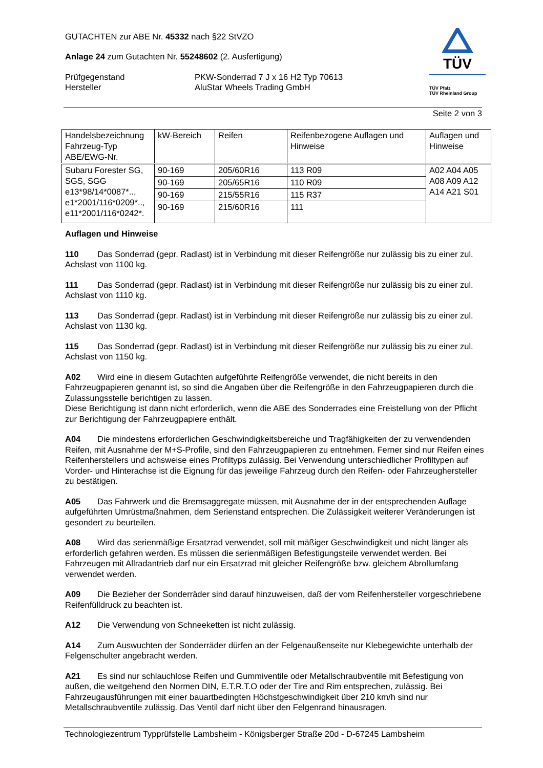GUTACHTEN zur ABE Nr. 45332 nach §22 StVZO
Anlage 24 zum Gutachten Nr. 55248602 (2. Ausfertigung)
Prüfgegenstand
Hersteller
PKW-Sonderrad 7 J x 16 H2 Typ 70613
AluStar Wheels Trading GmbH
TÜV
TÜV Pfalz
TÜV Rheinland Group
Seite 2 von 3
| Handelsbezeichnung Fahrzeug-Typ ABE/EWG-Nr. | kW-Bereich | Reifen | Reifenbezogene Auflagen und Hinweise | Auflagen und Hinweise |
| --- | --- | --- | --- | --- |
| Subaru Forester SG, SGS, SGG e13*98/14*0087*.., e1*2001/116*0209*.., e11*2001/116*0242*. | 90-169 | 205/60R16 | 113 R09 | A02 A04 A05 A08 A09 A12 A14 A21 S01 |
| | 90-169 | 205/65R16 | 110 R09 | |
| | 90-169 | 215/55R16 | 115 R37 | |
| | 90-169 | 215/60R16 | 111 | |
Auflagen und Hinweise
110 Das Sonderrad (gepr. Radlast) ist in Verbindung mit dieser Reifengröße nur zulässig bis zu einer zul. Achslast von 1100 kg.
111 Das Sonderrad (gepr. Radlast) ist in Verbindung mit dieser Reifengröße nur zulässig bis zu einer zul. Achslast von 1110 kg.
113 Das Sonderrad (gepr. Radlast) ist in Verbindung mit dieser Reifengröße nur zulässig bis zu einer zul. Achslast von 1130 kg.
115 Das Sonderrad (gepr. Radlast) ist in Verbindung mit dieser Reifengröße nur zulässig bis zu einer zul. Achslast von 1150 kg.
A02 Wird eine in diesem Gutachten aufgeführte Reifengröße verwendet, die nicht bereits in den Fahrzeugpapieren genannt ist, so sind die Angaben über die Reifengröße in den Fahrzeugpapieren durch die Zulassungsstelle berichtigen zu lassen.
Diese Berichtigung ist dann nicht erforderlich, wenn die ABE des Sonderrades eine Freistellung von der Pflicht zur Berichtigung der Fahrzeugpapiere enthält.
A04 Die mindestens erforderlichen Geschwindigkeitsbereiche und Tragfähigkeiten der zu verwendenden Reifen, mit Ausnahme der M+S-Profile, sind den Fahrzeugpapieren zu entnehmen. Ferner sind nur Reifen eines Reifenherstellers und achsweise eines Profiltyps zulässig. Bei Verwendung unterschiedlicher Profiltypen auf Vorder- und Hinterachse ist die Eignung für das jeweilige Fahrzeug durch den Reifen- oder Fahrzeughersteller zu bestätigen.
A05 Das Fahrwerk und die Bremsaggregate müssen, mit Ausnahme der in der entsprechenden Auflage aufgeführten Umrüstmaßnahmen, dem Serienstand entsprechen. Die Zulässigkeit weiterer Veränderungen ist gesondert zu beurteilen.
A08 Wird das serienmäßige Ersatzrad verwendet, soll mit mäßiger Geschwindigkeit und nicht länger als erforderlich gefahren werden. Es müssen die serienmäßigen Befestigungsteile verwendet werden. Bei Fahrzeugen mit Allradantrieb darf nur ein Ersatzrad mit gleicher Reifengröße bzw. gleichem Abrollumfang verwendet werden.
A09 Die Bezieher der Sonderräder sind darauf hinzuweisen, daß der vom Reifenhersteller vorgeschriebene Reifenfülldruck zu beachten ist.
A12 Die Verwendung von Schneeketten ist nicht zulässig.
A14 Zum Auswuchten der Sonderräder dürfen an der Felgenaußenseite nur Klebegewichte unterhalb der Felgenschulter angebracht werden.
A21 Es sind nur schlauchlose Reifen und Gummiventile oder Metallschraubventile mit Befestigung von außen, die weitgehend den Normen DIN, E.T.R.T.O oder der Tire and Rim entsprechen, zulässig. Bei Fahrzeugausführungen mit einer bauartbedingten Höchstgeschwindigkeit über 210 km/h sind nur Metallschraubventile zulässig. Das Ventil darf nicht über den Felgenrand hinausragen.
Technologiezentrum Typprüfstelle Lambsheim - Königsberger Straße 20d - D-67245 Lambsheim